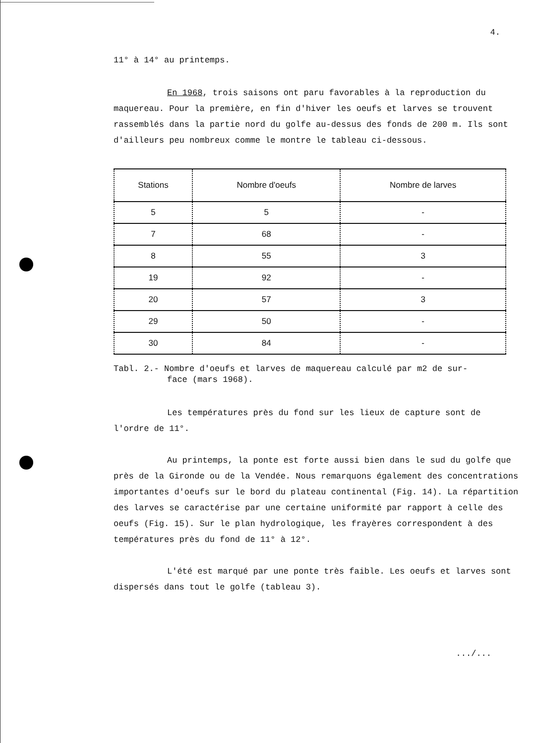4.
11° à 14° au printemps.
En 1968, trois saisons ont paru favorables à la reproduction du maquereau. Pour la première, en fin d'hiver les oeufs et larves se trouvent rassemblés dans la partie nord du golfe au-dessus des fonds de 200 m. Ils sont d'ailleurs peu nombreux comme le montre le tableau ci-dessous.
| Stations | Nombre d'oeufs | Nombre de larves |
| --- | --- | --- |
| 5 | 5 | - |
| 7 | 68 | - |
| 8 | 55 | 3 |
| 19 | 92 | - |
| 20 | 57 | 3 |
| 29 | 50 | - |
| 30 | 84 | - |
Tabl. 2.- Nombre d'oeufs et larves de maquereau calculé par m2 de sur-
face (mars 1968).
Les températures près du fond sur les lieux de capture sont de l'ordre de 11°.
Au printemps, la ponte est forte aussi bien dans le sud du golfe que près de la Gironde ou de la Vendée. Nous remarquons également des concentrations importantes d'oeufs sur le bord du plateau continental (Fig. 14). La répartition des larves se caractérise par une certaine uniformité par rapport à celle des oeufs (Fig. 15). Sur le plan hydrologique, les frayères correspondent à des températures près du fond de 11° à 12°.
L'été est marqué par une ponte très faible. Les oeufs et larves sont dispersés dans tout le golfe (tableau 3).
.../...